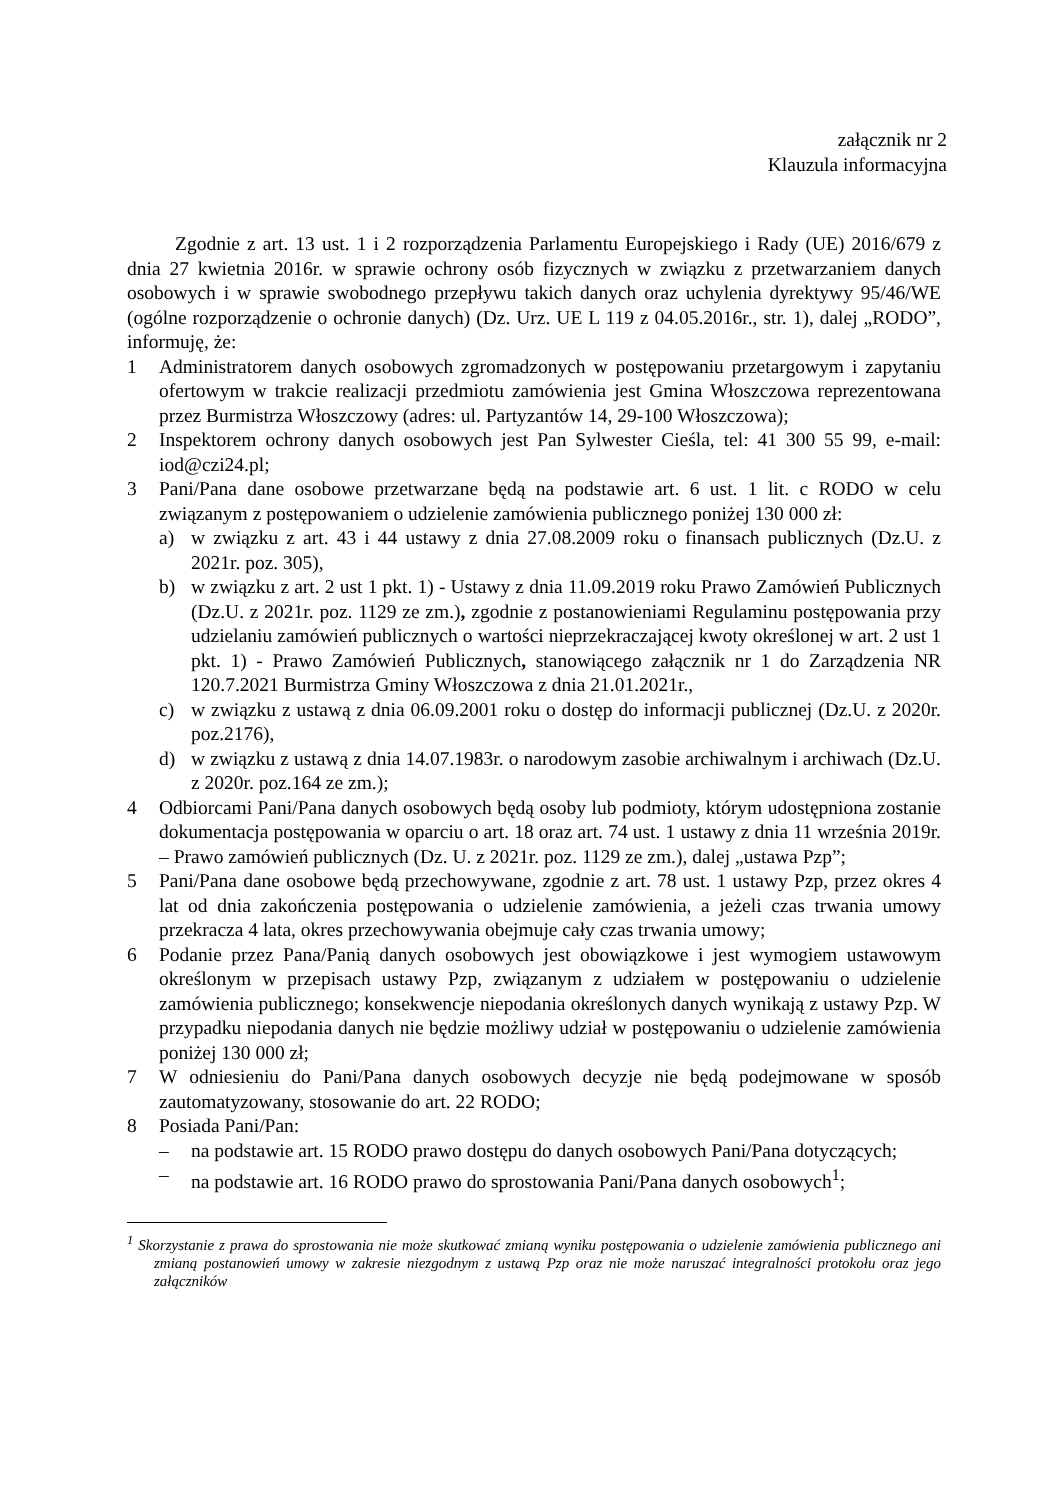załącznik nr 2
Klauzula informacyjna
Zgodnie z art. 13 ust. 1 i 2 rozporządzenia Parlamentu Europejskiego i Rady (UE) 2016/679 z dnia 27 kwietnia 2016r. w sprawie ochrony osób fizycznych w związku z przetwarzaniem danych osobowych i w sprawie swobodnego przepływu takich danych oraz uchylenia dyrektywy 95/46/WE (ogólne rozporządzenie o ochronie danych) (Dz. Urz. UE L 119 z 04.05.2016r., str. 1), dalej „RODO”, informuję, że:
1 Administratorem danych osobowych zgromadzonych w postępowaniu przetargowym i zapytaniu ofertowym w trakcie realizacji przedmiotu zamówienia jest Gmina Włoszczowa reprezentowana przez Burmistrza Włoszczowy (adres: ul. Partyzantów 14, 29-100 Włoszczowa);
2 Inspektorem ochrony danych osobowych jest Pan Sylwester Cieśla, tel: 41 300 55 99, e-mail: iod@czi24.pl;
3 Pani/Pana dane osobowe przetwarzane będą na podstawie art. 6 ust. 1 lit. c RODO w celu związanym z postępowaniem o udzielenie zamówienia publicznego poniżej 130 000 zł:
a) w związku z art. 43 i 44 ustawy z dnia 27.08.2009 roku o finansach publicznych (Dz.U. z 2021r. poz. 305),
b) w związku z art. 2 ust 1 pkt. 1) - Ustawy z dnia 11.09.2019 roku Prawo Zamówień Publicznych (Dz.U. z 2021r. poz. 1129 ze zm.), zgodnie z postanowieniami Regulaminu postępowania przy udzielaniu zamówień publicznych o wartości nieprzekraczającej kwoty określonej w art. 2 ust 1 pkt. 1) - Prawo Zamówień Publicznych, stanowiącego załącznik nr 1 do Zarządzenia NR 120.7.2021 Burmistrza Gminy Włoszczowa z dnia 21.01.2021r.,
c) w związku z ustawą z dnia 06.09.2001 roku o dostęp do informacji publicznej (Dz.U. z 2020r. poz.2176),
d) w związku z ustawą z dnia 14.07.1983r. o narodowym zasobie archiwalnym i archiwach (Dz.U. z 2020r. poz.164 ze zm.);
4 Odbiorcami Pani/Pana danych osobowych będą osoby lub podmioty, którym udostępniona zostanie dokumentacja postępowania w oparciu o art. 18 oraz art. 74 ust. 1 ustawy z dnia 11 września 2019r. – Prawo zamówień publicznych (Dz. U. z 2021r. poz. 1129 ze zm.), dalej „ustawa Pzp”;
5 Pani/Pana dane osobowe będą przechowywane, zgodnie z art. 78 ust. 1 ustawy Pzp, przez okres 4 lat od dnia zakończenia postępowania o udzielenie zamówienia, a jeżeli czas trwania umowy przekracza 4 lata, okres przechowywania obejmuje cały czas trwania umowy;
6 Podanie przez Pana/Panią danych osobowych jest obowiązkowe i jest wymogiem ustawowym określonym w przepisach ustawy Pzp, związanym z udziałem w postępowaniu o udzielenie zamówienia publicznego; konsekwencje niepodania określonych danych wynikają z ustawy Pzp. W przypadku niepodania danych nie będzie możliwy udział w postępowaniu o udzielenie zamówienia poniżej 130 000 zł;
7 W odniesieniu do Pani/Pana danych osobowych decyzje nie będą podejmowane w sposób zautomatyzowany, stosowanie do art. 22 RODO;
8 Posiada Pani/Pan:
– na podstawie art. 15 RODO prawo dostępu do danych osobowych Pani/Pana dotyczących;
– na podstawie art. 16 RODO prawo do sprostowania Pani/Pana danych osobowych<sup>1</sup>;
<sup>1</sup> Skorzystanie z prawa do sprostowania nie może skutkować zmianą wyniku postępowania o udzielenie zamówienia publicznego ani zmianą postanowień umowy w zakresie niezgodnym z ustawą Pzp oraz nie może naruszać integralności protokołu oraz jego załączników